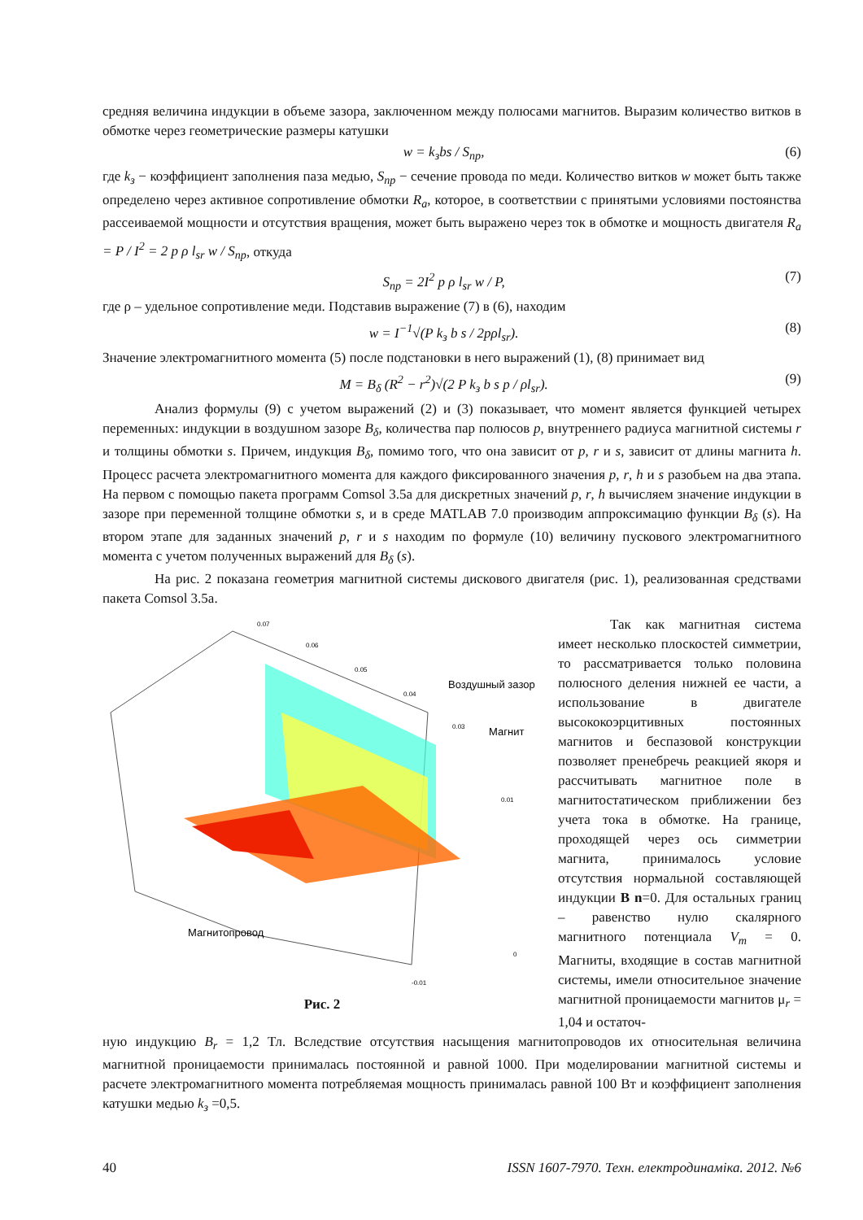средняя величина индукции в объеме зазора, заключенном между полюсами магнитов. Выразим количество витков в обмотке через геометрические размеры катушки
w = k<sub>з</sub>bs / S<sub>пр</sub>, (6)
где k<sub>з</sub> − коэффициент заполнения паза медью, S<sub>пр</sub> − сечение провода по меди. Количество витков w может быть также определено через активное сопротивление обмотки R<sub>a</sub>, которое, в соответствии с принятыми условиями постоянства рассеиваемой мощности и отсутствия вращения, может быть выражено через ток в обмотке и мощность двигателя R<sub>a</sub> = P / I<sup>2</sup> = 2 p ρ l<sub>sr</sub> w / S<sub>пр</sub>, откуда
S<sub>пр</sub> = 2I<sup>2</sup> p ρ l<sub>sr</sub> w / P, (7)
где ρ – удельное сопротивление меди. Подставив выражение (7) в (6), находим
w = I<sup>−1</sup>√(P k<sub>з</sub> b s / 2pρl<sub>sr</sub>). (8)
Значение электромагнитного момента (5) после подстановки в него выражений (1), (8) принимает вид
M = B<sub>δ</sub> (R<sup>2</sup> − r<sup>2</sup>)√(2 P k<sub>з</sub> b s p / ρl<sub>sr</sub>). (9)
Анализ формулы (9) с учетом выражений (2) и (3) показывает, что момент является функцией четырех переменных: индукции в воздушном зазоре B<sub>δ</sub>, количества пар полюсов p, внутреннего радиуса магнитной системы r и толщины обмотки s. Причем, индукция B<sub>δ</sub>, помимо того, что она зависит от p, r и s, зависит от длины магнита h. Процесс расчета электромагнитного момента для каждого фиксированного значения p, r, h и s разобьем на два этапа. На первом с помощью пакета программ Comsol 3.5a для дискретных значений p, r, h вычисляем значение индукции в зазоре при переменной толщине обмотки s, и в среде MATLAB 7.0 производим аппроксимацию функции B<sub>δ</sub> (s). На втором этапе для заданных значений p, r и s находим по формуле (10) величину пускового электромагнитного момента с учетом полученных выражений для B<sub>δ</sub> (s).
На рис. 2 показана геометрия магнитной системы дискового двигателя (рис. 1), реализованная средствами пакета Comsol 3.5a.
0.07
0.06
0.05
0.04
0.03
0.01
0
-0.01
Воздушный зазор
Магнит
Магнитопровод
Рис. 2
Так как магнитная система имеет несколько плоскостей симметрии, то рассматривается только половина полюсного деления нижней ее части, а использование в двигателе высококоэрцитивных постоянных магнитов и беспазовой конструкции позволяет пренебречь реакцией якоря и рассчитывать магнитное поле в магнитостатическом приближении без учета тока в обмотке. На границе, проходящей через ось симметрии магнита, принималось условие отсутствия нормальной составляющей индукции B n=0. Для остальных границ – равенство нулю скалярного магнитного потенциала V<sub>m</sub> = 0. Магниты, входящие в состав магнитной системы, имели относительное значение магнитной проницаемости магнитов μ<sub>r</sub> = 1,04 и остаточ-
ную индукцию B<sub>r</sub> = 1,2 Тл. Вследствие отсутствия насыщения магнитопроводов их относительная величина магнитной проницаемости принималась постоянной и равной 1000. При моделировании магнитной системы и расчете электромагнитного момента потребляемая мощность принималась равной 100 Вт и коэффициент заполнения катушки медью k<sub>з</sub> =0,5.
40 ISSN 1607-7970. Техн. електродинаміка. 2012. №6